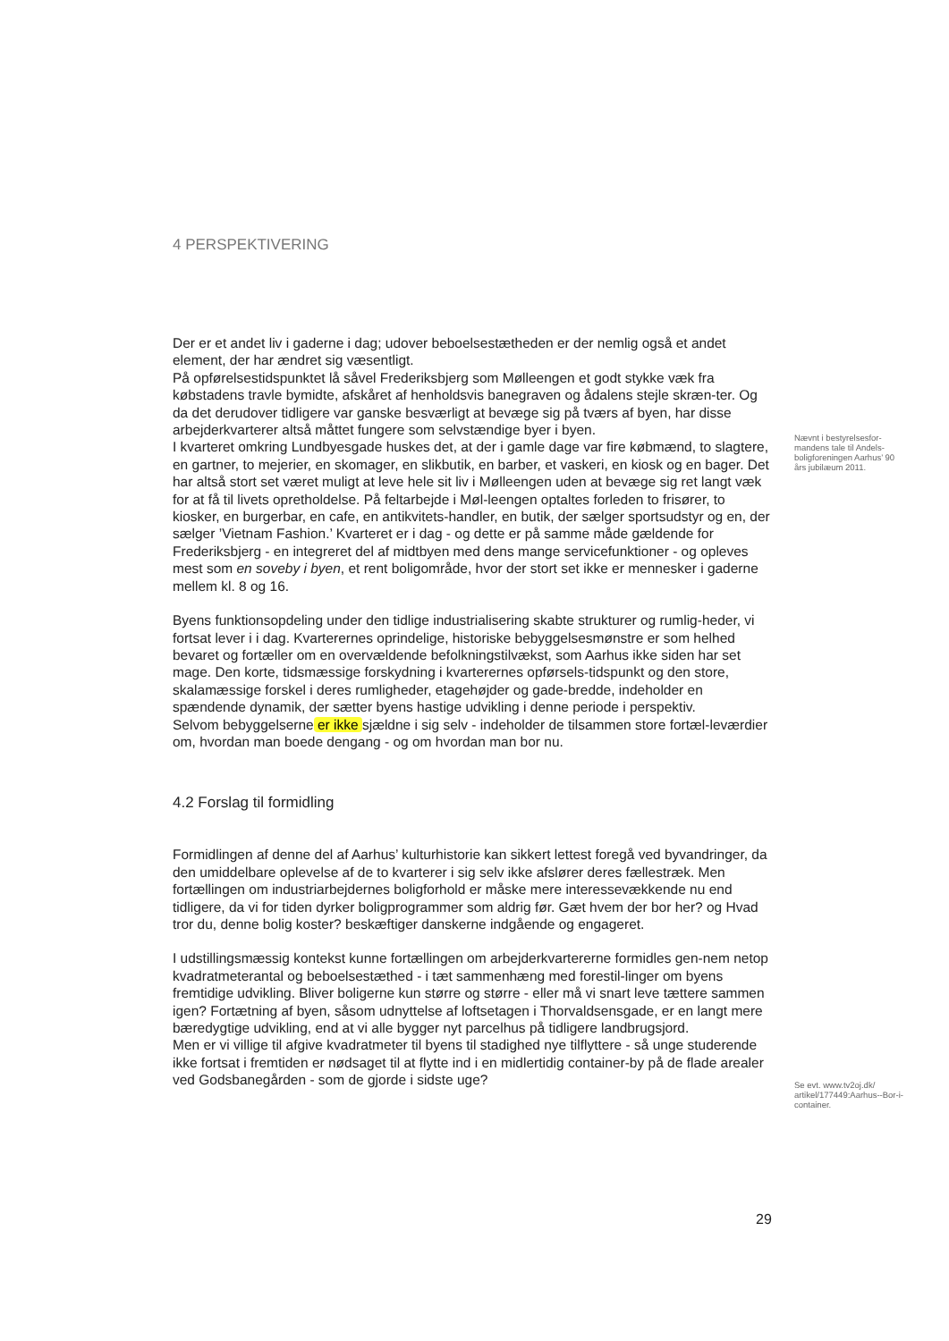4 PERSPEKTIVERING
Der er et andet liv i gaderne i dag; udover beboelsestætheden er der nemlig også et andet element, der har ændret sig væsentligt.
På opførelsestidspunktet lå såvel Frederiksbjerg som Mølleengen et godt stykke væk fra købstadens travle bymidte, afskåret af henholdsvis banegraven og ådalens stejle skræn-ter. Og da det derudover tidligere var ganske besværligt at bevæge sig på tværs af byen, har disse arbejderkvarterer altså måttet fungere som selvstændige byer i byen.
I kvarteret omkring Lundbyesgade huskes det, at der i gamle dage var fire købmænd, to slagtere, en gartner, to mejerier, en skomager, en slikbutik, en barber, et vaskeri, en kiosk og en bager. Det har altså stort set været muligt at leve hele sit liv i Mølleengen uden at bevæge sig ret langt væk for at få til livets opretholdelse. På feltarbejde i Møl-leengen optaltes forleden to frisører, to kiosker, en burgerbar, en cafe, en antikvitets-handler, en butik, der sælger sportsudstyr og en, der sælger ’Vietnam Fashion.’ Kvarteret er i dag - og dette er på samme måde gældende for Frederiksbjerg - en integreret del af midtbyen med dens mange servicefunktioner - og opleves mest som en soveby i byen, et rent boligområde, hvor der stort set ikke er mennesker i gaderne mellem kl. 8 og 16.
Byens funktionsopdeling under den tidlige industrialisering skabte strukturer og rumlig-heder, vi fortsat lever i i dag. Kvarterernes oprindelige, historiske bebyggelsesmønstre er som helhed bevaret og fortæller om en overvældende befolkningstilvækst, som Aarhus ikke siden har set mage. Den korte, tidsmæssige forskydning i kvarterernes opførsels-tidspunkt og den store, skalamæssige forskel i deres rumligheder, etagehøjder og gade-bredde, indeholder en spændende dynamik, der sætter byens hastige udvikling i denne periode i perspektiv.
Selvom bebyggelserne er ikke sjældne i sig selv - indeholder de tilsammen store fortæl-leværdier om, hvordan man boede dengang - og om hvordan man bor nu.
Nævnt i bestyrelsesfor-mandens tale til Andels-boligforeningen Aarhus’ 90 års jubilæum 2011.
4.2 Forslag til formidling
Formidlingen af denne del af Aarhus’ kulturhistorie kan sikkert lettest foregå ved byvandringer, da den umiddelbare oplevelse af de to kvarterer i sig selv ikke afslører deres fællestræk. Men fortællingen om industriarbejdernes boligforhold er måske mere interessevækkende nu end tidligere, da vi for tiden dyrker boligprogrammer som aldrig før. Gæt hvem der bor her? og Hvad tror du, denne bolig koster? beskæftiger danskerne indgående og engageret.
I udstillingsmæssig kontekst kunne fortællingen om arbejderkvartererne formidles gen-nem netop kvadratmeterantal og beboelsestæthed - i tæt sammenhæng med forestil-linger om byens fremtidige udvikling. Bliver boligerne kun større og større - eller må vi snart leve tættere sammen igen? Fortætning af byen, såsom udnyttelse af loftsetagen i Thorvaldsensgade, er en langt mere bæredygtige udvikling, end at vi alle bygger nyt parcelhus på tidligere landbrugsjord.
Men er vi villige til afgive kvadratmeter til byens til stadighed nye tilflyttere - så unge studerende ikke fortsat i fremtiden er nødsaget til at flytte ind i en midlertidig container-by på de flade arealer ved Godsbanegården - som de gjorde i sidste uge?
Se evt. www.tv2oj.dk/ artikel/177449:Aarhus--Bor-i-container.
29